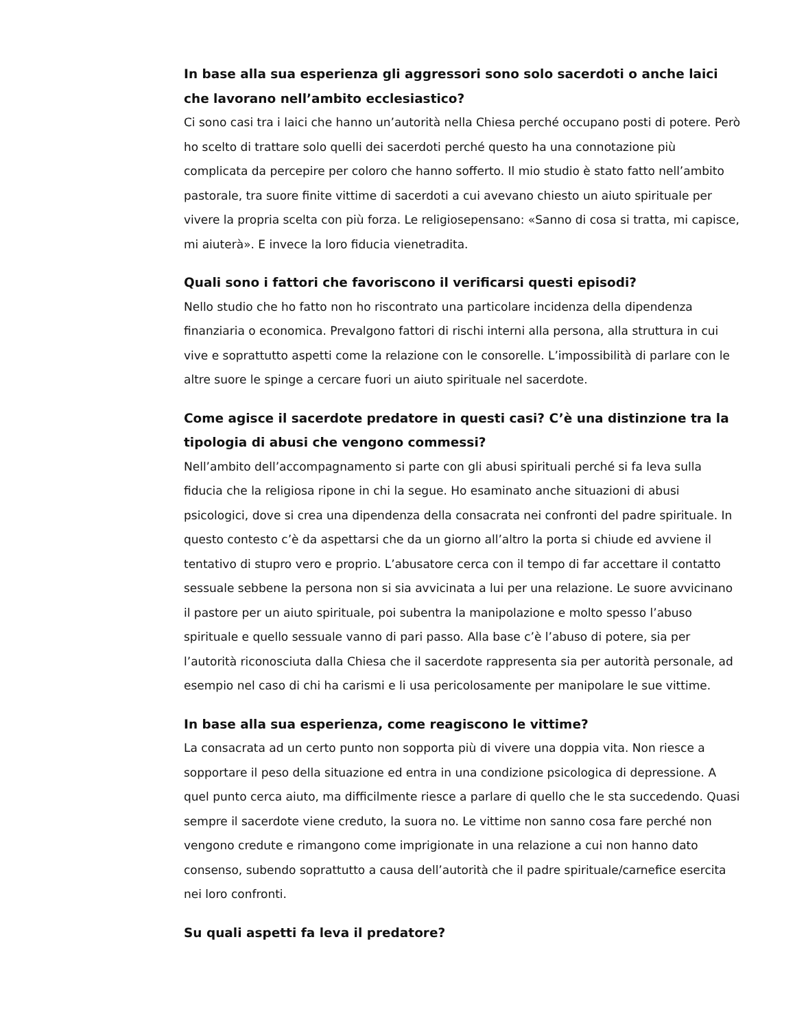In base alla sua esperienza gli aggressori sono solo sacerdoti o anche laici che lavorano nell’ambito ecclesiastico?
Ci sono casi tra i laici che hanno un’autorità nella Chiesa perché occupano posti di potere. Però ho scelto di trattare solo quelli dei sacerdoti perché questo ha una connotazione più complicata da percepire per coloro che hanno sofferto. Il mio studio è stato fatto nell’ambito pastorale, tra suore finite vittime di sacerdoti a cui avevano chiesto un aiuto spirituale per vivere la propria scelta con più forza. Le religiosepensano: «Sanno di cosa si tratta, mi capisce, mi aiuterà». E invece la loro fiducia vienetradita.
Quali sono i fattori che favoriscono il verificarsi questi episodi?
Nello studio che ho fatto non ho riscontrato una particolare incidenza della dipendenza finanziaria o economica. Prevalgono fattori di rischi interni alla persona, alla struttura in cui vive e soprattutto aspetti come la relazione con le consorelle. L’impossibilità di parlare con le altre suore le spinge a cercare fuori un aiuto spirituale nel sacerdote.
Come agisce il sacerdote predatore in questi casi? C’è una distinzione tra la tipologia di abusi che vengono commessi?
Nell’ambito dell’accompagnamento si parte con gli abusi spirituali perché si fa leva sulla fiducia che la religiosa ripone in chi la segue. Ho esaminato anche situazioni di abusi psicologici, dove si crea una dipendenza della consacrata nei confronti del padre spirituale. In questo contesto c’è da aspettarsi che da un giorno all’altro la porta si chiude ed avviene il tentativo di stupro vero e proprio. L’abusatore cerca con il tempo di far accettare il contatto sessuale sebbene la persona non si sia avvicinata a lui per una relazione. Le suore avvicinano il pastore per un aiuto spirituale, poi subentra la manipolazione e molto spesso l’abuso spirituale e quello sessuale vanno di pari passo. Alla base c’è l’abuso di potere, sia per l’autorità riconosciuta dalla Chiesa che il sacerdote rappresenta sia per autorità personale, ad esempio nel caso di chi ha carismi e li usa pericolosamente per manipolare le sue vittime.
In base alla sua esperienza, come reagiscono le vittime?
La consacrata ad un certo punto non sopporta più di vivere una doppia vita. Non riesce a sopportare il peso della situazione ed entra in una condizione psicologica di depressione. A quel punto cerca aiuto, ma difficilmente riesce a parlare di quello che le sta succedendo. Quasi sempre il sacerdote viene creduto, la suora no. Le vittime non sanno cosa fare perché non vengono credute e rimangono come imprigionate in una relazione a cui non hanno dato consenso, subendo soprattutto a causa dell’autorità che il padre spirituale/carnefice esercita nei loro confronti.
Su quali aspetti fa leva il predatore?